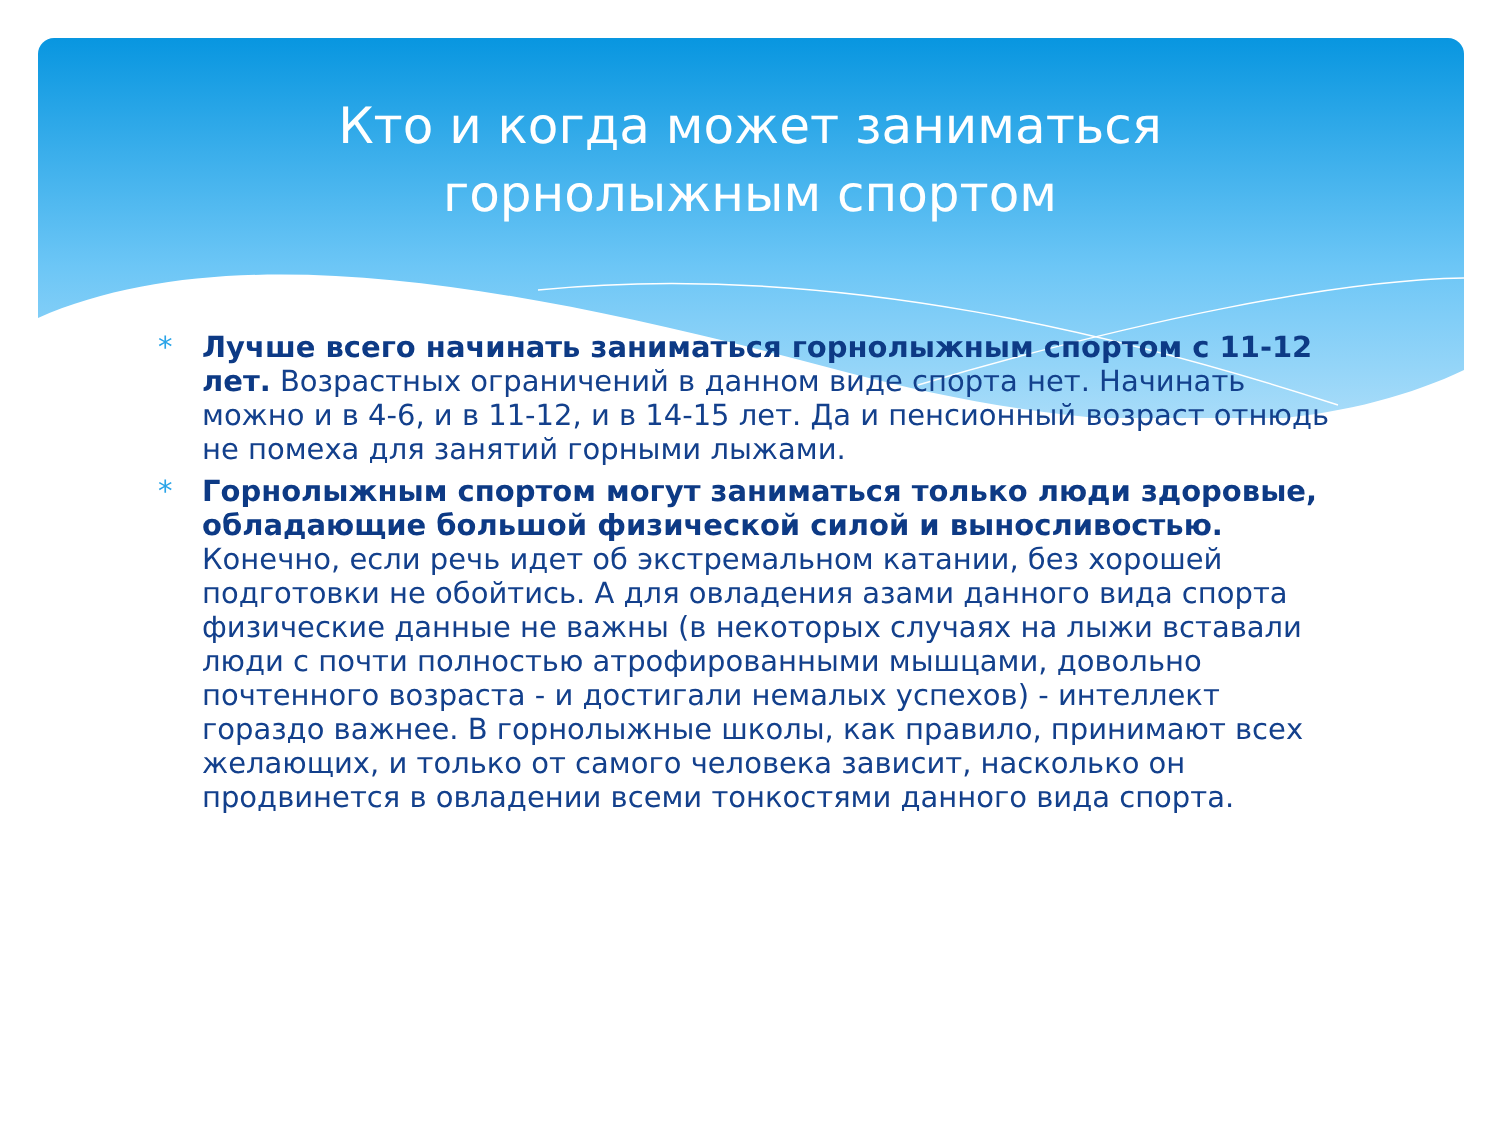Кто и когда может заниматься горнолыжным спортом
* Лучше всего начинать заниматься горнолыжным спортом с 11-12 лет. Возрастных ограничений в данном виде спорта нет. Начинать можно и в 4-6, и в 11-12, и в 14-15 лет. Да и пенсионный возраст отнюдь не помеха для занятий горными лыжами.
* Горнолыжным спортом могут заниматься только люди здоровые, обладающие большой физической силой и выносливостью. Конечно, если речь идет об экстремальном катании, без хорошей подготовки не обойтись. А для овладения азами данного вида спорта физические данные не важны (в некоторых случаях на лыжи вставали люди с почти полностью атрофированными мышцами, довольно почтенного возраста - и достигали немалых успехов) - интеллект гораздо важнее. В горнолыжные школы, как правило, принимают всех желающих, и только от самого человека зависит, насколько он продвинется в овладении всеми тонкостями данного вида спорта.